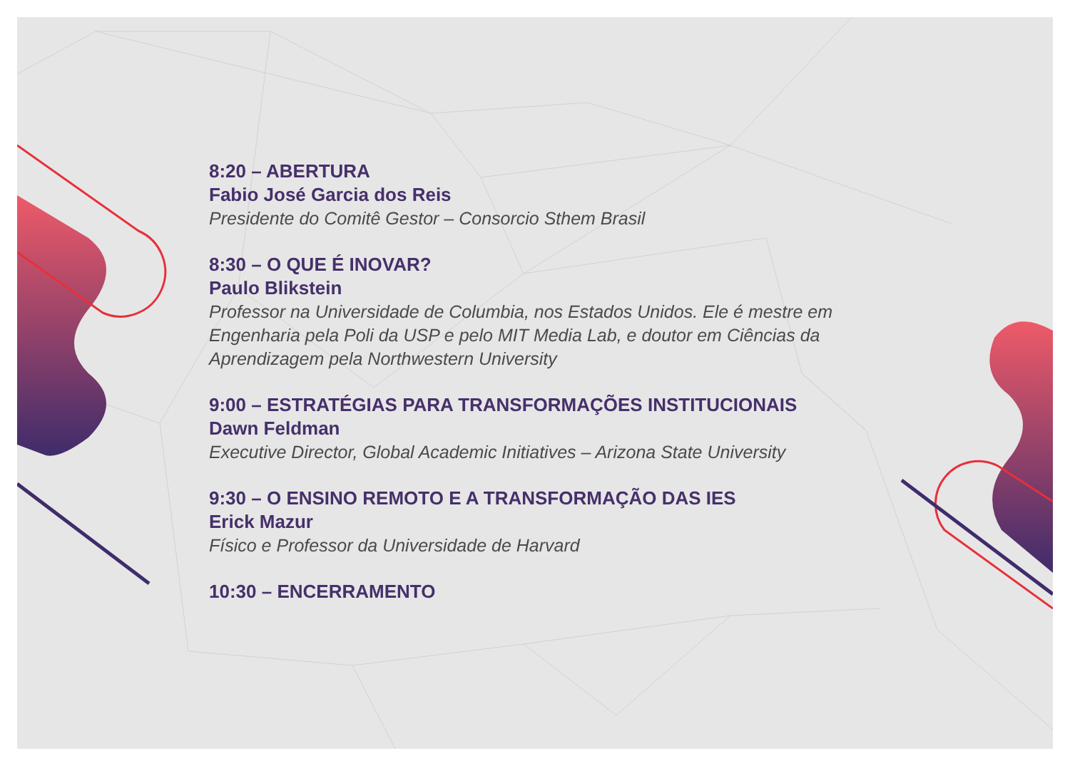8:20 – ABERTURA
Fabio José Garcia dos Reis
Presidente do Comitê Gestor – Consorcio Sthem Brasil
8:30 – O QUE É INOVAR?
Paulo Blikstein
Professor na Universidade de Columbia, nos Estados Unidos. Ele é mestre em Engenharia pela Poli da USP e pelo MIT Media Lab, e doutor em Ciências da Aprendizagem pela Northwestern University
9:00 – ESTRATÉGIAS PARA TRANSFORMAÇÕES INSTITUCIONAIS
Dawn Feldman
Executive Director, Global Academic Initiatives – Arizona State University
9:30 – O ENSINO REMOTO E A TRANSFORMAÇÃO DAS IES
Erick Mazur
Físico e Professor da Universidade de Harvard
10:30 – ENCERRAMENTO